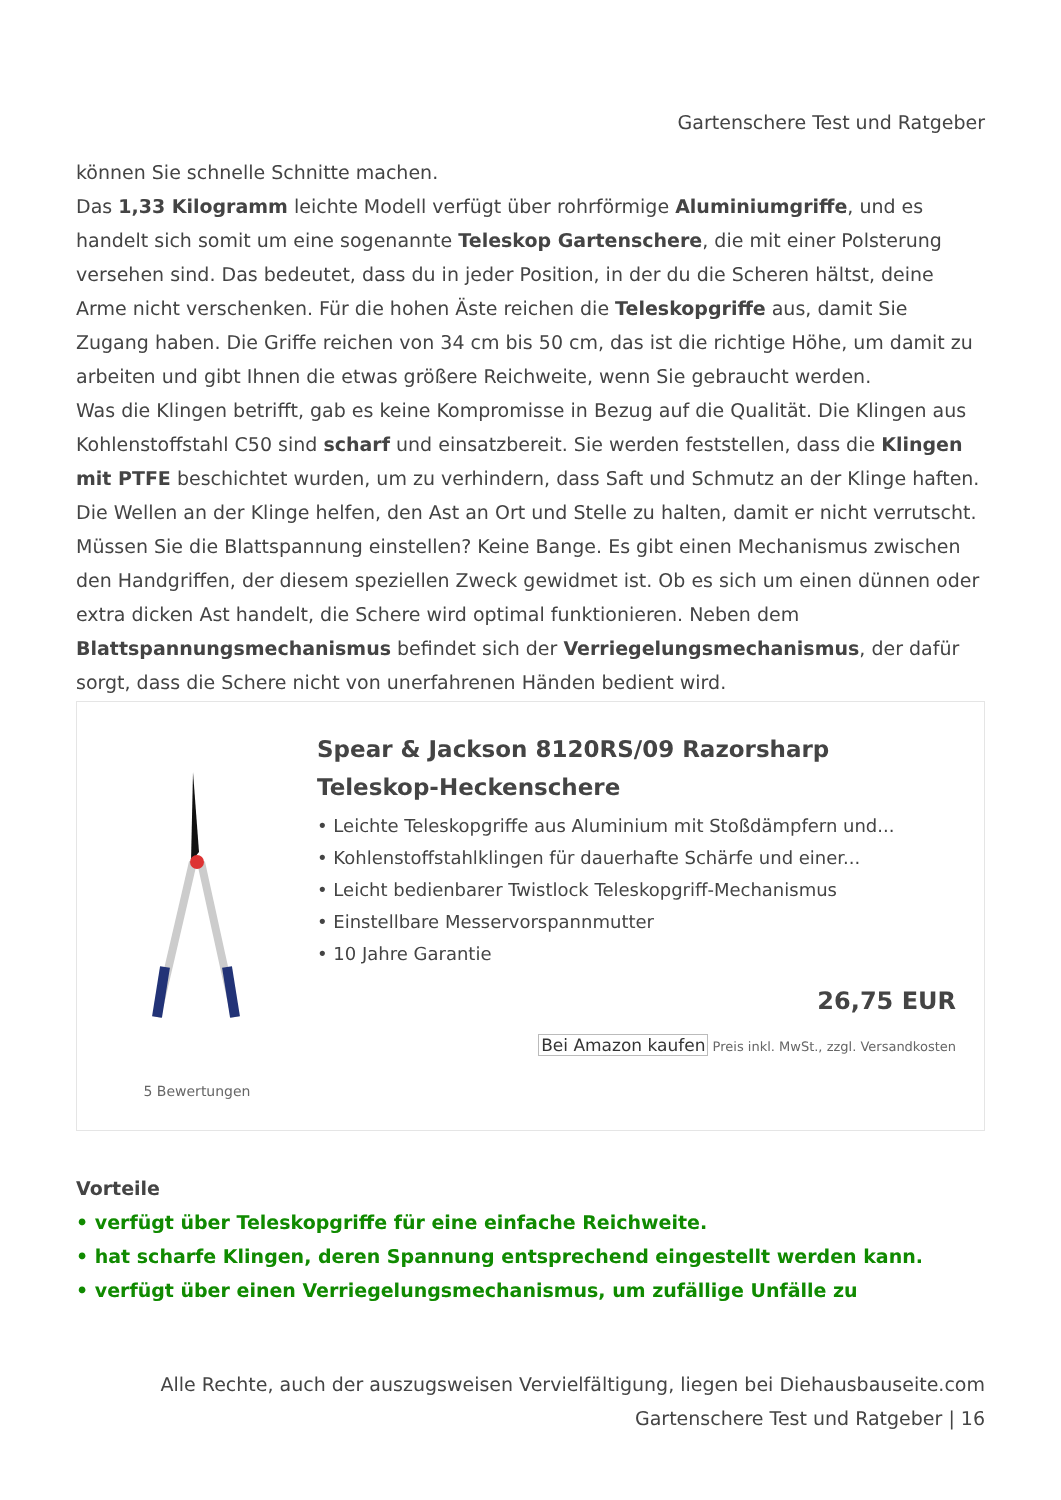Gartenschere Test und Ratgeber
können Sie schnelle Schnitte machen.
Das 1,33 Kilogramm leichte Modell verfügt über rohrförmige Aluminiumgriffe, und es handelt sich somit um eine sogenannte Teleskop Gartenschere, die mit einer Polsterung versehen sind. Das bedeutet, dass du in jeder Position, in der du die Scheren hältst, deine Arme nicht verschenken. Für die hohen Äste reichen die Teleskopgriffe aus, damit Sie Zugang haben. Die Griffe reichen von 34 cm bis 50 cm, das ist die richtige Höhe, um damit zu arbeiten und gibt Ihnen die etwas größere Reichweite, wenn Sie gebraucht werden.
Was die Klingen betrifft, gab es keine Kompromisse in Bezug auf die Qualität. Die Klingen aus Kohlenstoffstahl C50 sind scharf und einsatzbereit. Sie werden feststellen, dass die Klingen mit PTFE beschichtet wurden, um zu verhindern, dass Saft und Schmutz an der Klinge haften. Die Wellen an der Klinge helfen, den Ast an Ort und Stelle zu halten, damit er nicht verrutscht.
Müssen Sie die Blattspannung einstellen? Keine Bange. Es gibt einen Mechanismus zwischen den Handgriffen, der diesem speziellen Zweck gewidmet ist. Ob es sich um einen dünnen oder extra dicken Ast handelt, die Schere wird optimal funktionieren. Neben dem Blattspannungsmechanismus befindet sich der Verriegelungsmechanismus, der dafür sorgt, dass die Schere nicht von unerfahrenen Händen bedient wird.
5 Bewertungen
Spear & Jackson 8120RS/09 Razorsharp Teleskop-Heckenschere
• Leichte Teleskopgriffe aus Aluminium mit Stoßdämpfern und...
• Kohlenstoffstahlklingen für dauerhafte Schärfe und einer...
• Leicht bedienbarer Twistlock Teleskopgriff-Mechanismus
• Einstellbare Messervorspannmutter
• 10 Jahre Garantie
26,75 EUR
Bei Amazon kaufen Preis inkl. MwSt., zzgl. Versandkosten
Vorteile
• verfügt über Teleskopgriffe für eine einfache Reichweite.
• hat scharfe Klingen, deren Spannung entsprechend eingestellt werden kann.
• verfügt über einen Verriegelungsmechanismus, um zufällige Unfälle zu
Alle Rechte, auch der auszugsweisen Vervielfältigung, liegen bei Diehausbauseite.com
Gartenschere Test und Ratgeber | 16